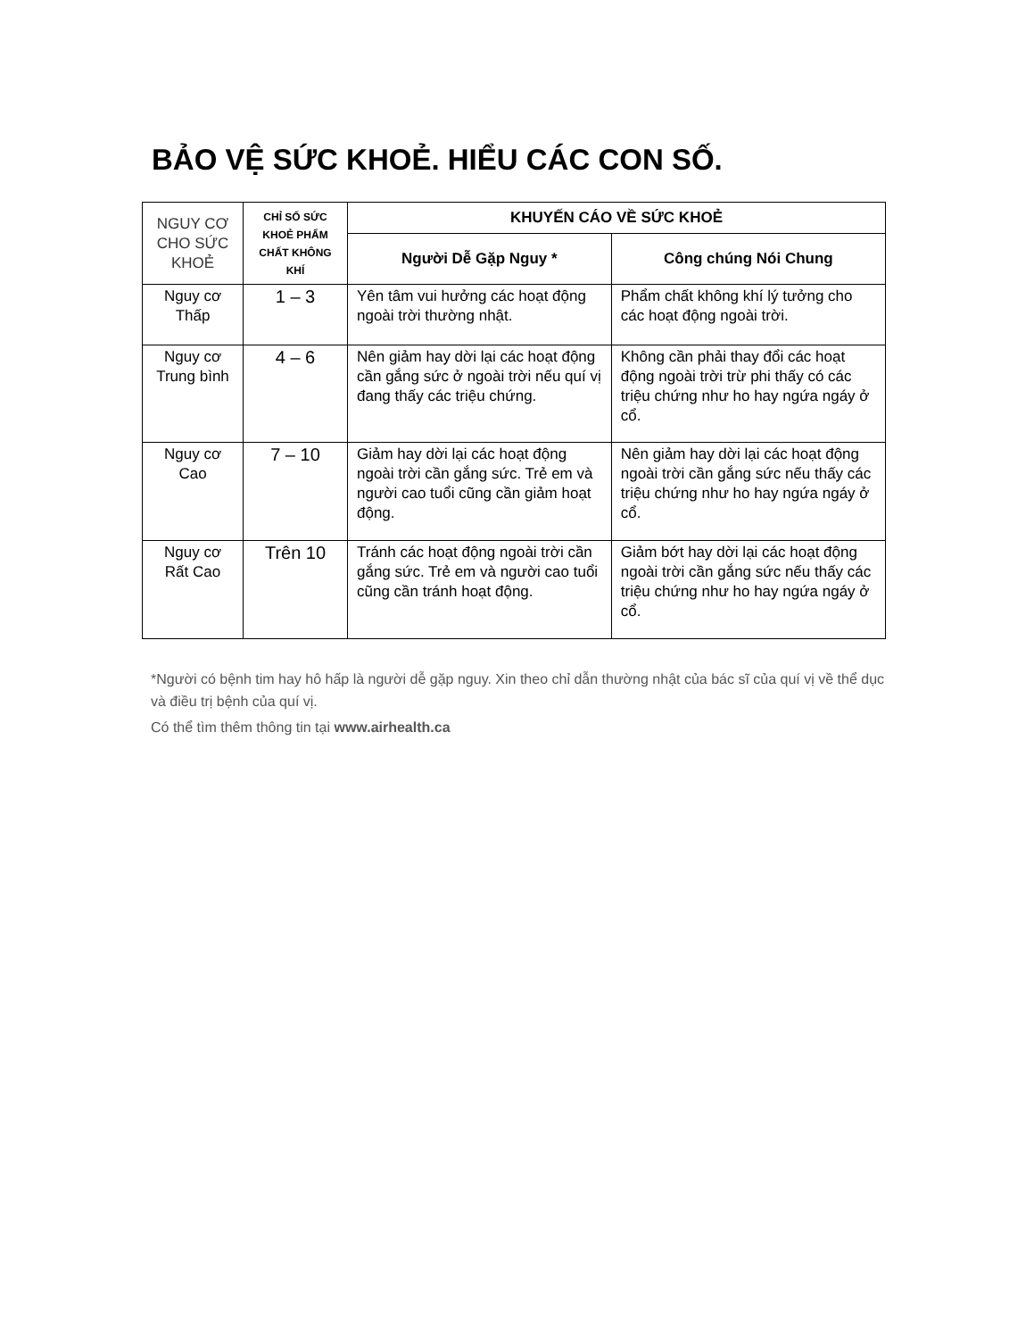BẢO VỆ SỨC KHOẺ. HIỂU CÁC CON SỐ.
| NGUY CƠ CHO SỨC KHOẺ | CHỈ SỐ SỨC KHOẺ PHẨM CHẤT KHÔNG KHÍ | KHUYẾN CÁO VỀ SỨC KHOẺ | |
| --- | --- | --- | --- |
| | | Người Dễ Gặp Nguy * | Công chúng Nói Chung |
| Nguy cơ Thấp | 1 – 3 | Yên tâm vui hưởng các hoạt động ngoài trời thường nhật. | Phẩm chất không khí lý tưởng cho các hoạt động ngoài trời. |
| Nguy cơ Trung bình | 4 – 6 | Nên giảm hay dời lại các hoạt động cần gắng sức ở ngoài trời nếu quí vị đang thấy các triệu chứng. | Không cần phải thay đổi các hoạt động ngoài trời trừ phi thấy có các triệu chứng như ho hay ngứa ngáy ở cổ. |
| Nguy cơ Cao | 7 – 10 | Giảm hay dời lại các hoạt động ngoài trời cần gắng sức. Trẻ em và người cao tuổi cũng cần giảm hoạt động. | Nên giảm hay dời lại các hoạt động ngoài trời cần gắng sức nếu thấy các triệu chứng như ho hay ngứa ngáy ở cổ. |
| Nguy cơ Rất Cao | Trên 10 | Tránh các hoạt động ngoài trời cần gắng sức. Trẻ em và người cao tuổi cũng cần tránh hoạt động. | Giảm bớt hay dời lại các hoạt động ngoài trời cần gắng sức nếu thấy các triệu chứng như ho hay ngứa ngáy ở cổ. |
*Người có bệnh tim hay hô hấp là người dễ gặp nguy. Xin theo chỉ dẫn thường nhật của bác sĩ của quí vị về thể dục và điều trị bệnh của quí vị.
Có thể tìm thêm thông tin tại www.airhealth.ca